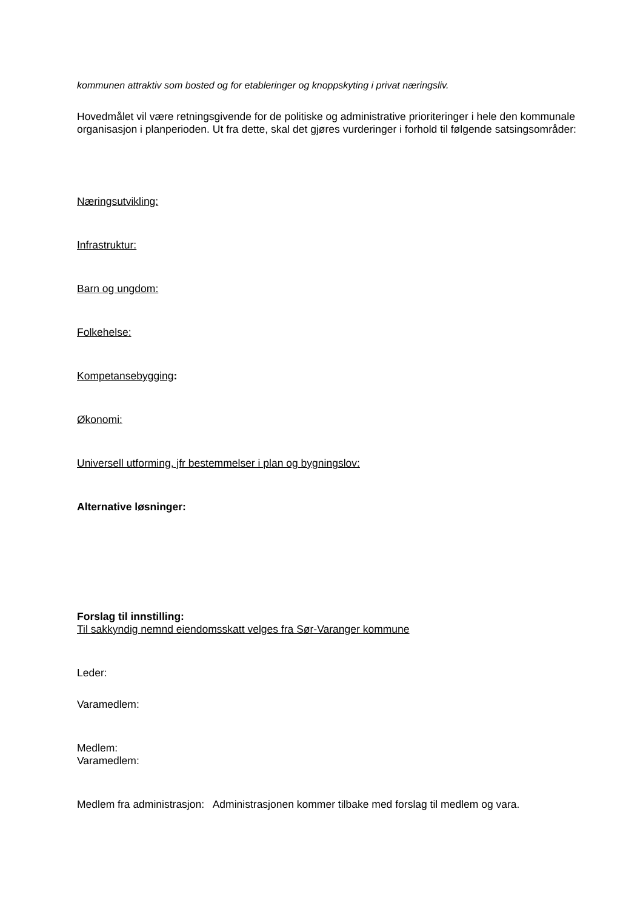kommunen attraktiv som bosted og for etableringer og knoppskyting i privat næringsliv.
Hovedmålet vil være retningsgivende for de politiske og administrative prioriteringer i hele den kommunale organisasjon i planperioden. Ut fra dette, skal det gjøres vurderinger i forhold til følgende satsingsområder:
Næringsutvikling:
Infrastruktur:
Barn og ungdom:
Folkehelse:
Kompetansebygging:
Økonomi:
Universell utforming, jfr bestemmelser i plan og bygningslov:
Alternative løsninger:
Forslag til innstilling:
Til sakkyndig nemnd eiendomsskatt velges fra Sør-Varanger kommune
Leder:
Varamedlem:
Medlem:
Varamedlem:
Medlem fra administrasjon: Administrasjonen kommer tilbake med forslag til medlem og vara.